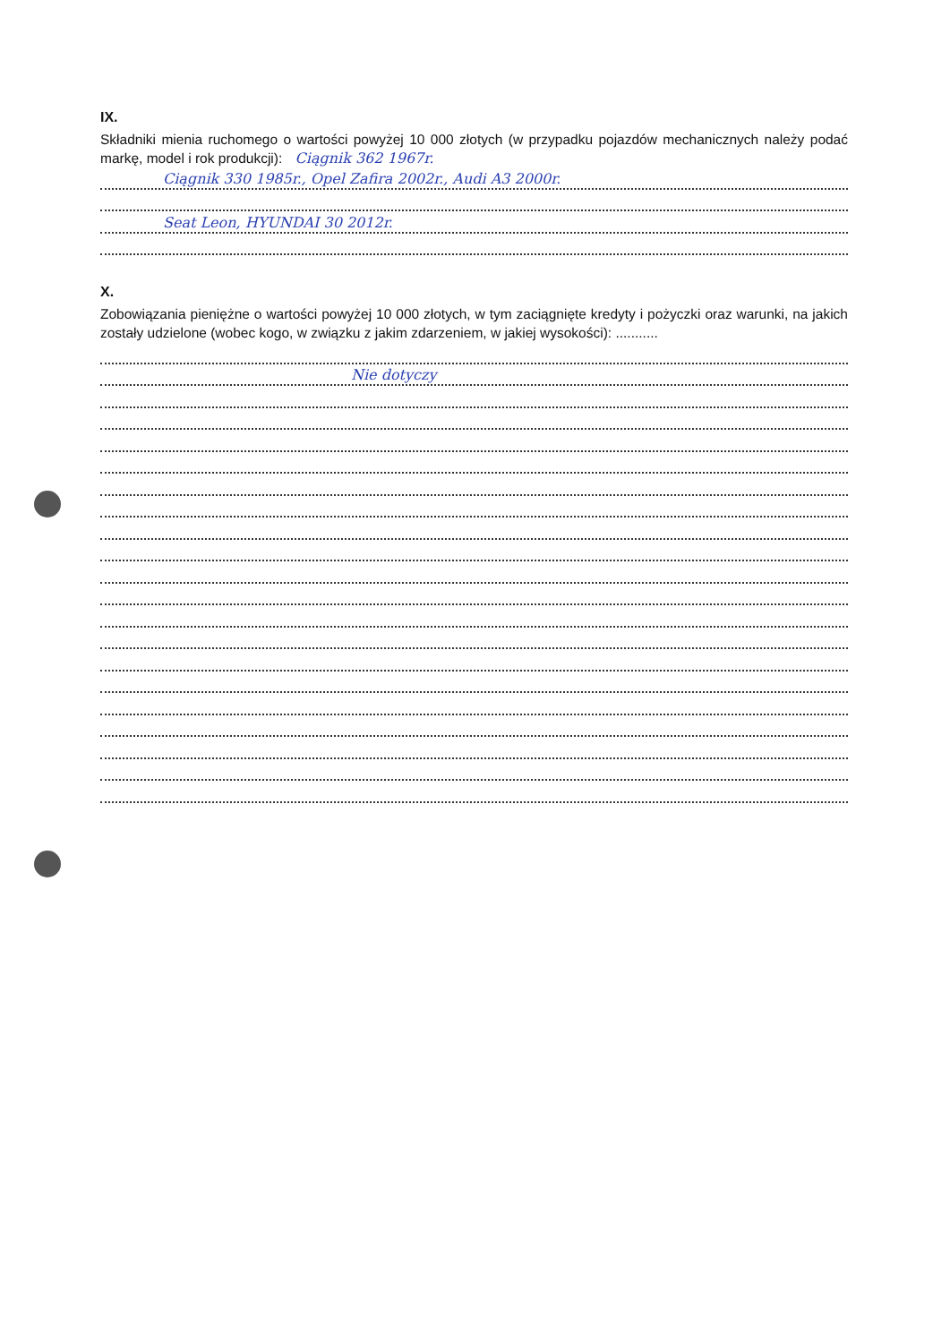IX.
Składniki mienia ruchomego o wartości powyżej 10 000 złotych (w przypadku pojazdów mechanicznych należy podać markę, model i rok produkcji): Ciągnik 362 1967r.
Ciągnik 330 1985r., Opel Zafira 2002r., Audi A3 2000r.
Seat Leon, HYUNDAI 30 2012r.
X.
Zobowiązania pieniężne o wartości powyżej 10 000 złotych, w tym zaciągnięte kredyty i pożyczki oraz warunki, na jakich zostały udzielone (wobec kogo, w związku z jakim zdarzeniem, w jakiej wysokości): ...........
Nie dotyczy